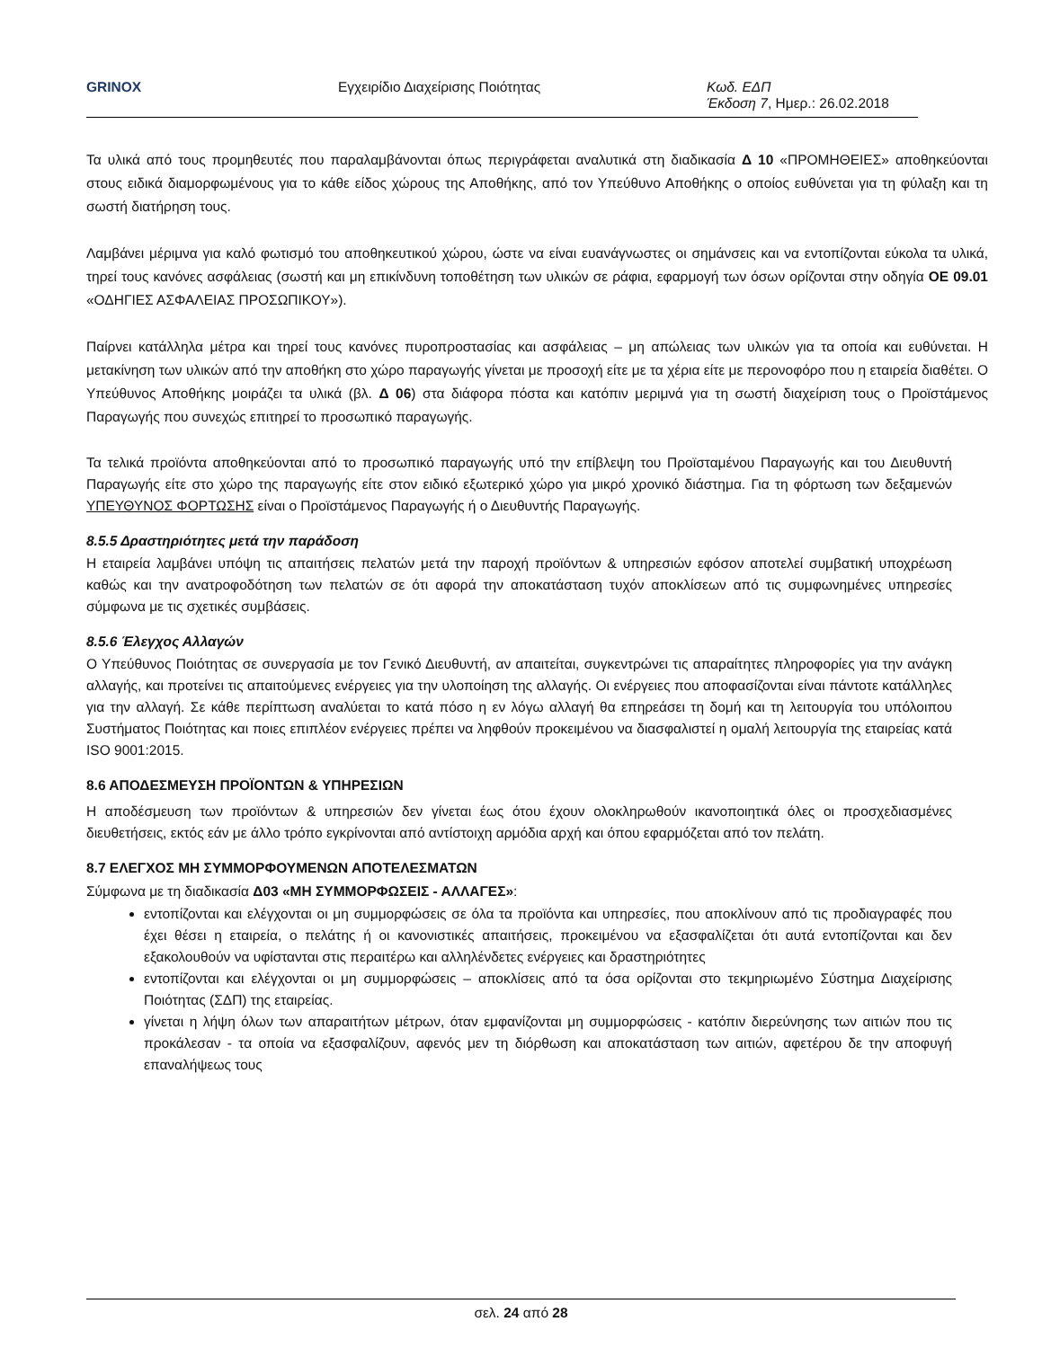GRINOX Εγχειρίδιο Διαχείρισης Ποιότητας Κωδ. ΕΔΠ
Έκδοση 7, Ημερ.: 26.02.2018
Τα υλικά από τους προμηθευτές που παραλαμβάνονται όπως περιγράφεται αναλυτικά στη διαδικασία Δ 10 «ΠΡΟΜΗΘΕΙΕΣ» αποθηκεύονται στους ειδικά διαμορφωμένους για το κάθε είδος χώρους της Αποθήκης, από τον Υπεύθυνο Αποθήκης ο οποίος ευθύνεται για τη φύλαξη και τη σωστή διατήρηση τους.
Λαμβάνει μέριμνα για καλό φωτισμό του αποθηκευτικού χώρου, ώστε να είναι ευανάγνωστες οι σημάνσεις και να εντοπίζονται εύκολα τα υλικά, τηρεί τους κανόνες ασφάλειας (σωστή και μη επικίνδυνη τοποθέτηση των υλικών σε ράφια, εφαρμογή των όσων ορίζονται στην οδηγία ΟΕ 09.01 «ΟΔΗΓΙΕΣ ΑΣΦΑΛΕΙΑΣ ΠΡΟΣΩΠΙΚΟΥ»).
Παίρνει κατάλληλα μέτρα και τηρεί τους κανόνες πυροπροστασίας και ασφάλειας – μη απώλειας των υλικών για τα οποία και ευθύνεται. Η μετακίνηση των υλικών από την αποθήκη στο χώρο παραγωγής γίνεται με προσοχή είτε με τα χέρια είτε με περονοφόρο που η εταιρεία διαθέτει. Ο Υπεύθυνος Αποθήκης μοιράζει τα υλικά (βλ. Δ 06) στα διάφορα πόστα και κατόπιν μεριμνά για τη σωστή διαχείριση τους ο Προϊστάμενος Παραγωγής που συνεχώς επιτηρεί το προσωπικό παραγωγής.
Τα τελικά προϊόντα αποθηκεύονται από το προσωπικό παραγωγής υπό την επίβλεψη του Προϊσταμένου Παραγωγής και του Διευθυντή Παραγωγής είτε στο χώρο της παραγωγής είτε στον ειδικό εξωτερικό χώρο για μικρό χρονικό διάστημα. Για τη φόρτωση των δεξαμενών ΥΠΕΥΘΥΝΟΣ ΦΟΡΤΩΣΗΣ είναι ο Προϊστάμενος Παραγωγής ή ο Διευθυντής Παραγωγής.
8.5.5 Δραστηριότητες μετά την παράδοση
Η εταιρεία λαμβάνει υπόψη τις απαιτήσεις πελατών μετά την παροχή προϊόντων & υπηρεσιών εφόσον αποτελεί συμβατική υποχρέωση καθώς και την ανατροφοδότηση των πελατών σε ότι αφορά την αποκατάσταση τυχόν αποκλίσεων από τις συμφωνημένες υπηρεσίες σύμφωνα με τις σχετικές συμβάσεις.
8.5.6 Έλεγχος Αλλαγών
Ο Υπεύθυνος Ποιότητας σε συνεργασία με τον Γενικό Διευθυντή, αν απαιτείται, συγκεντρώνει τις απαραίτητες πληροφορίες για την ανάγκη αλλαγής, και προτείνει τις απαιτούμενες ενέργειες για την υλοποίηση της αλλαγής. Οι ενέργειες που αποφασίζονται είναι πάντοτε κατάλληλες για την αλλαγή. Σε κάθε περίπτωση αναλύεται το κατά πόσο η εν λόγω αλλαγή θα επηρεάσει τη δομή και τη λειτουργία του υπόλοιπου Συστήματος Ποιότητας και ποιες επιπλέον ενέργειες πρέπει να ληφθούν προκειμένου να διασφαλιστεί η ομαλή λειτουργία της εταιρείας κατά ISO 9001:2015.
8.6 ΑΠΟΔΕΣΜΕΥΣΗ ΠΡΟΪΟΝΤΩΝ & ΥΠΗΡΕΣΙΩΝ
Η αποδέσμευση των προϊόντων & υπηρεσιών δεν γίνεται έως ότου έχουν ολοκληρωθούν ικανοποιητικά όλες οι προσχεδιασμένες διευθετήσεις, εκτός εάν με άλλο τρόπο εγκρίνονται από αντίστοιχη αρμόδια αρχή και όπου εφαρμόζεται από τον πελάτη.
8.7 ΕΛΕΓΧΟΣ ΜΗ ΣΥΜΜΟΡΦΟΥΜΕΝΩΝ ΑΠΟΤΕΛΕΣΜΑΤΩΝ
Σύμφωνα με τη διαδικασία Δ03 «ΜΗ ΣΥΜΜΟΡΦΩΣΕΙΣ - ΑΛΛΑΓΕΣ»:
εντοπίζονται και ελέγχονται οι μη συμμορφώσεις σε όλα τα προϊόντα και υπηρεσίες, που αποκλίνουν από τις προδιαγραφές που έχει θέσει η εταιρεία, ο πελάτης ή οι κανονιστικές απαιτήσεις, προκειμένου να εξασφαλίζεται ότι αυτά εντοπίζονται και δεν εξακολουθούν να υφίστανται στις περαιτέρω και αλληλένδετες ενέργειες και δραστηριότητες
εντοπίζονται και ελέγχονται οι μη συμμορφώσεις – αποκλίσεις από τα όσα ορίζονται στο τεκμηριωμένο Σύστημα Διαχείρισης Ποιότητας (ΣΔΠ) της εταιρείας.
γίνεται η λήψη όλων των απαραιτήτων μέτρων, όταν εμφανίζονται μη συμμορφώσεις - κατόπιν διερεύνησης των αιτιών που τις προκάλεσαν - τα οποία να εξασφαλίζουν, αφενός μεν τη διόρθωση και αποκατάσταση των αιτιών, αφετέρου δε την αποφυγή επαναλήψεως τους
σελ. 24 από 28